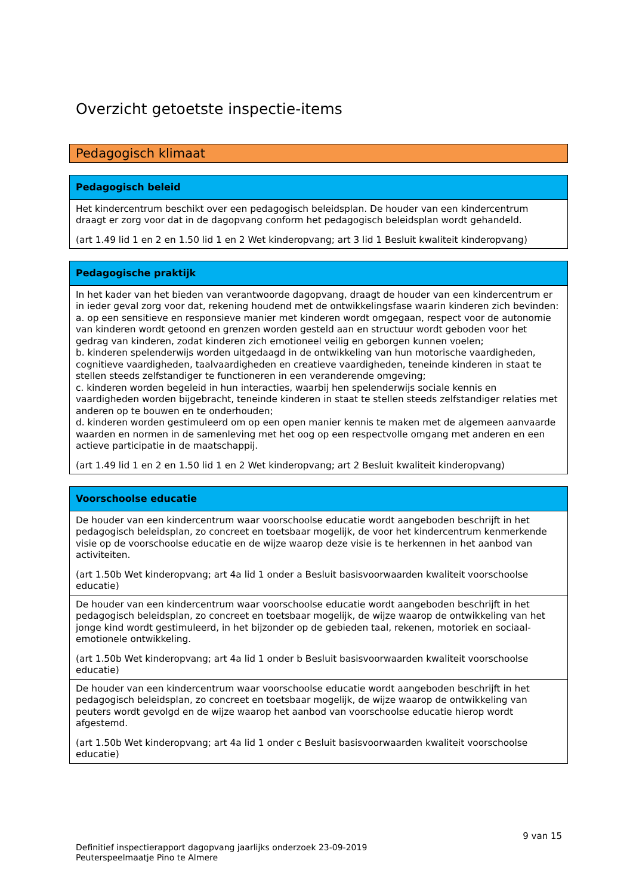Overzicht getoetste inspectie-items
Pedagogisch klimaat
| Pedagogisch beleid |
| --- |
| Het kindercentrum beschikt over een pedagogisch beleidsplan. De houder van een kindercentrum draagt er zorg voor dat in de dagopvang conform het pedagogisch beleidsplan wordt gehandeld. (art 1.49 lid 1 en 2 en 1.50 lid 1 en 2 Wet kinderopvang; art 3 lid 1 Besluit kwaliteit kinderopvang) |
| Pedagogische praktijk |
| --- |
| In het kader van het bieden van verantwoorde dagopvang, draagt de houder van een kindercentrum er in ieder geval zorg voor dat, rekening houdend met de ontwikkelingsfase waarin kinderen zich bevinden: a. op een sensitieve en responsieve manier met kinderen wordt omgegaan, respect voor de autonomie van kinderen wordt getoond en grenzen worden gesteld aan en structuur wordt geboden voor het gedrag van kinderen, zodat kinderen zich emotioneel veilig en geborgen kunnen voelen; b. kinderen spelenderwijs worden uitgedaagd in de ontwikkeling van hun motorische vaardigheden, cognitieve vaardigheden, taalvaardigheden en creatieve vaardigheden, teneinde kinderen in staat te stellen steeds zelfstandiger te functioneren in een veranderende omgeving; c. kinderen worden begeleid in hun interacties, waarbij hen spelenderwijs sociale kennis en vaardigheden worden bijgebracht, teneinde kinderen in staat te stellen steeds zelfstandiger relaties met anderen op te bouwen en te onderhouden; d. kinderen worden gestimuleerd om op een open manier kennis te maken met de algemeen aanvaarde waarden en normen in de samenleving met het oog op een respectvolle omgang met anderen en een actieve participatie in de maatschappij. (art 1.49 lid 1 en 2 en 1.50 lid 1 en 2 Wet kinderopvang; art 2 Besluit kwaliteit kinderopvang) |
| Voorschoolse educatie |
| --- |
| De houder van een kindercentrum waar voorschoolse educatie wordt aangeboden beschrijft in het pedagogisch beleidsplan, zo concreet en toetsbaar mogelijk, de voor het kindercentrum kenmerkende visie op de voorschoolse educatie en de wijze waarop deze visie is te herkennen in het aanbod van activiteiten. (art 1.50b Wet kinderopvang; art 4a lid 1 onder a Besluit basisvoorwaarden kwaliteit voorschoolse educatie) |
| De houder van een kindercentrum waar voorschoolse educatie wordt aangeboden beschrijft in het pedagogisch beleidsplan, zo concreet en toetsbaar mogelijk, de wijze waarop de ontwikkeling van het jonge kind wordt gestimuleerd, in het bijzonder op de gebieden taal, rekenen, motoriek en sociaal-emotionele ontwikkeling. (art 1.50b Wet kinderopvang; art 4a lid 1 onder b Besluit basisvoorwaarden kwaliteit voorschoolse educatie) |
| De houder van een kindercentrum waar voorschoolse educatie wordt aangeboden beschrijft in het pedagogisch beleidsplan, zo concreet en toetsbaar mogelijk, de wijze waarop de ontwikkeling van peuters wordt gevolgd en de wijze waarop het aanbod van voorschoolse educatie hierop wordt afgestemd. (art 1.50b Wet kinderopvang; art 4a lid 1 onder c Besluit basisvoorwaarden kwaliteit voorschoolse educatie) |
9 van 15
Definitief inspectierapport dagopvang jaarlijks onderzoek 23-09-2019
Peuterspeelmaatje Pino te Almere